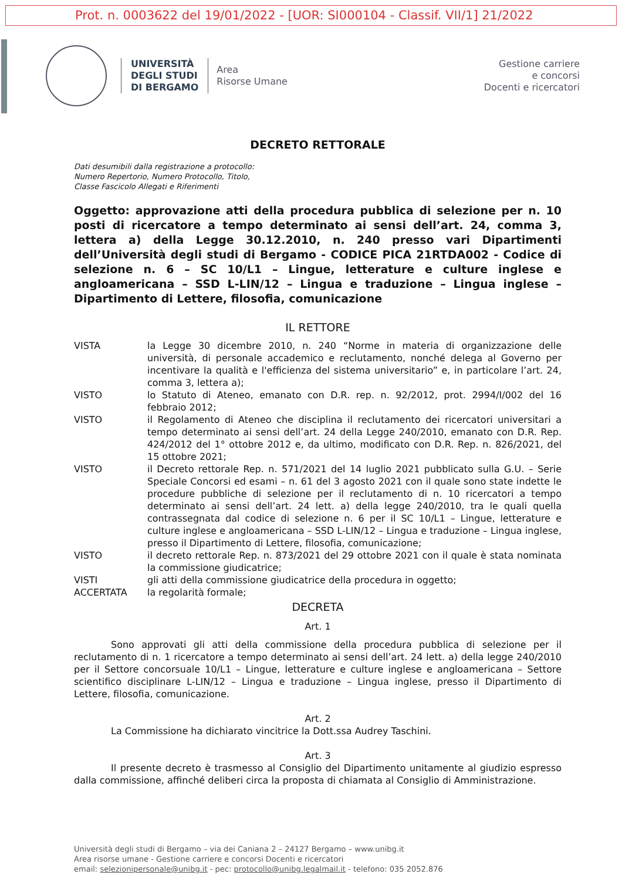Prot. n. 0003622 del 19/01/2022 - [UOR: SI000104 - Classif. VII/1] 21/2022
UNIVERSITÀ
DEGLI STUDI
DI BERGAMO
Area
Risorse Umane
Gestione carriere
e concorsi
Docenti e ricercatori
DECRETO RETTORALE
Dati desumibili dalla registrazione a protocollo:
Numero Repertorio, Numero Protocollo, Titolo,
Classe Fascicolo Allegati e Riferimenti
Oggetto: approvazione atti della procedura pubblica di selezione per n. 10 posti di ricercatore a tempo determinato ai sensi dell’art. 24, comma 3, lettera a) della Legge 30.12.2010, n. 240 presso vari Dipartimenti dell’Università degli studi di Bergamo - CODICE PICA 21RTDA002 - Codice di selezione n. 6 – SC 10/L1 – Lingue, letterature e culture inglese e angloamericana – SSD L-LIN/12 – Lingua e traduzione – Lingua inglese – Dipartimento di Lettere, filosofia, comunicazione
IL RETTORE
| VISTA | la Legge 30 dicembre 2010, n. 240 “Norme in materia di organizzazione delle università, di personale accademico e reclutamento, nonché delega al Governo per incentivare la qualità e l'efficienza del sistema universitario” e, in particolare l’art. 24, comma 3, lettera a); |
| VISTO | lo Statuto di Ateneo, emanato con D.R. rep. n. 92/2012, prot. 2994/I/002 del 16 febbraio 2012; |
| VISTO | il Regolamento di Ateneo che disciplina il reclutamento dei ricercatori universitari a tempo determinato ai sensi dell’art. 24 della Legge 240/2010, emanato con D.R. Rep. 424/2012 del 1° ottobre 2012 e, da ultimo, modificato con D.R. Rep. n. 826/2021, del 15 ottobre 2021; |
| VISTO | il Decreto rettorale Rep. n. 571/2021 del 14 luglio 2021 pubblicato sulla G.U. – Serie Speciale Concorsi ed esami – n. 61 del 3 agosto 2021 con il quale sono state indette le procedure pubbliche di selezione per il reclutamento di n. 10 ricercatori a tempo determinato ai sensi dell’art. 24 lett. a) della legge 240/2010, tra le quali quella contrassegnata dal codice di selezione n. 6 per il SC 10/L1 – Lingue, letterature e culture inglese e angloamericana – SSD L-LIN/12 – Lingua e traduzione – Lingua inglese, presso il Dipartimento di Lettere, filosofia, comunicazione; |
| VISTO | il decreto rettorale Rep. n. 873/2021 del 29 ottobre 2021 con il quale è stata nominata la commissione giudicatrice; |
| VISTI | gli atti della commissione giudicatrice della procedura in oggetto; |
| ACCERTATA | la regolarità formale; |
DECRETA
Art. 1
Sono approvati gli atti della commissione della procedura pubblica di selezione per il reclutamento di n. 1 ricercatore a tempo determinato ai sensi dell’art. 24 lett. a) della legge 240/2010 per il Settore concorsuale 10/L1 – Lingue, letterature e culture inglese e angloamericana – Settore scientifico disciplinare L-LIN/12 – Lingua e traduzione – Lingua inglese, presso il Dipartimento di Lettere, filosofia, comunicazione.
Art. 2
La Commissione ha dichiarato vincitrice la Dott.ssa Audrey Taschini.
Art. 3
Il presente decreto è trasmesso al Consiglio del Dipartimento unitamente al giudizio espresso dalla commissione, affinché deliberi circa la proposta di chiamata al Consiglio di Amministrazione.
Università degli studi di Bergamo – via dei Caniana 2 – 24127 Bergamo – www.unibg.it
Area risorse umane - Gestione carriere e concorsi Docenti e ricercatori
email: selezionipersonale@unibg.it - pec: protocollo@unibg.legalmail.it - telefono: 035 2052.876